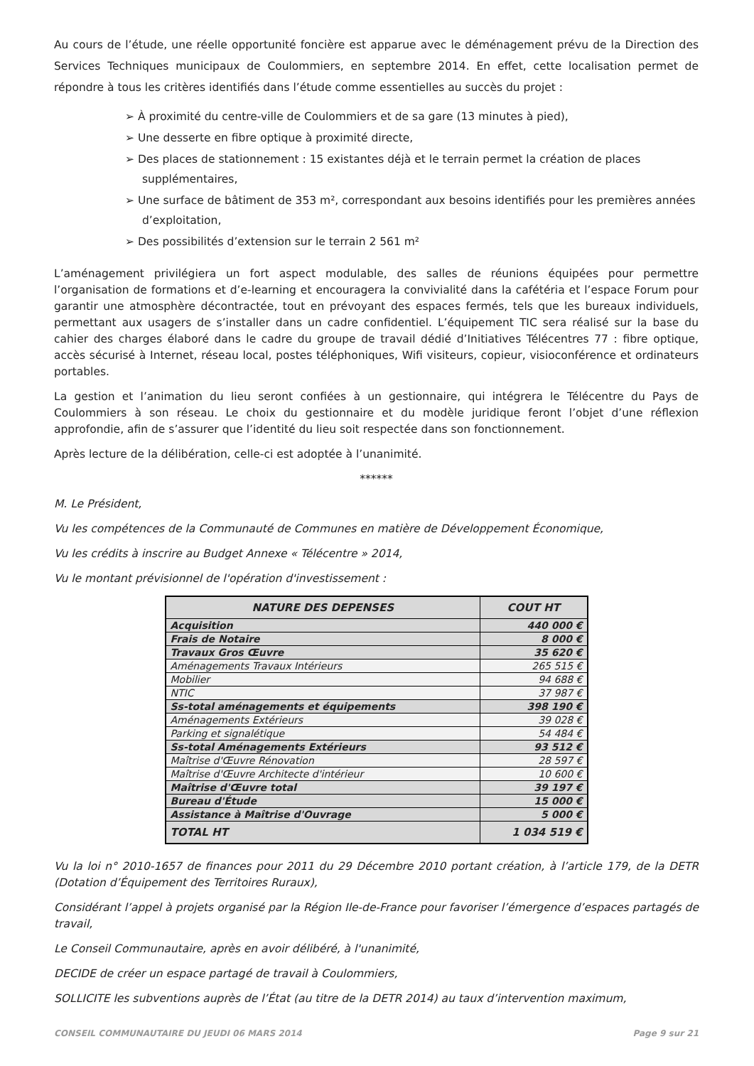Au cours de l’étude, une réelle opportunité foncière est apparue avec le déménagement prévu de la Direction des Services Techniques municipaux de Coulommiers, en septembre 2014. En effet, cette localisation permet de répondre à tous les critères identifiés dans l’étude comme essentielles au succès du projet :
➢ À proximité du centre-ville de Coulommiers et de sa gare (13 minutes à pied),
➢ Une desserte en fibre optique à proximité directe,
➢ Des places de stationnement : 15 existantes déjà et le terrain permet la création de places supplémentaires,
➢ Une surface de bâtiment de 353 m², correspondant aux besoins identifiés pour les premières années d’exploitation,
➢ Des possibilités d’extension sur le terrain 2 561 m²
L’aménagement privilégiera un fort aspect modulable, des salles de réunions équipées pour permettre l’organisation de formations et d’e-learning et encouragera la convivialité dans la cafétéria et l’espace Forum pour garantir une atmosphère décontractée, tout en prévoyant des espaces fermés, tels que les bureaux individuels, permettant aux usagers de s’installer dans un cadre confidentiel. L’équipement TIC sera réalisé sur la base du cahier des charges élaboré dans le cadre du groupe de travail dédié d’Initiatives Télécentres 77 : fibre optique, accès sécurisé à Internet, réseau local, postes téléphoniques, Wifi visiteurs, copieur, visioconférence et ordinateurs portables.
La gestion et l’animation du lieu seront confiées à un gestionnaire, qui intégrera le Télécentre du Pays de Coulommiers à son réseau. Le choix du gestionnaire et du modèle juridique feront l’objet d’une réflexion approfondie, afin de s’assurer que l’identité du lieu soit respectée dans son fonctionnement.
Après lecture de la délibération, celle-ci est adoptée à l’unanimité.
******
M. Le Président,
Vu les compétences de la Communauté de Communes en matière de Développement Économique,
Vu les crédits à inscrire au Budget Annexe « Télécentre » 2014,
Vu le montant prévisionnel de l'opération d'investissement :
| NATURE DES DEPENSES | COUT HT |
| --- | --- |
| Acquisition | 440 000 € |
| Frais de Notaire | 8 000 € |
| Travaux Gros Œuvre | 35 620 € |
| Aménagements Travaux Intérieurs | 265 515 € |
| Mobilier | 94 688 € |
| NTIC | 37 987 € |
| Ss-total aménagements et équipements | 398 190 € |
| Aménagements Extérieurs | 39 028 € |
| Parking et signalétique | 54 484 € |
| Ss-total Aménagements Extérieurs | 93 512 € |
| Maîtrise d'Œuvre Rénovation | 28 597 € |
| Maîtrise d'Œuvre Architecte d'intérieur | 10 600 € |
| Maîtrise d'Œuvre total | 39 197 € |
| Bureau d'Étude | 15 000 € |
| Assistance à Maîtrise d'Ouvrage | 5 000 € |
| TOTAL HT | 1 034 519 € |
Vu la loi n° 2010-1657 de finances pour 2011 du 29 Décembre 2010 portant création, à l’article 179, de la DETR (Dotation d’Équipement des Territoires Ruraux),
Considérant l’appel à projets organisé par la Région Ile-de-France pour favoriser l’émergence d’espaces partagés de travail,
Le Conseil Communautaire, après en avoir délibéré, à l'unanimité,
DECIDE de créer un espace partagé de travail à Coulommiers,
SOLLICITE les subventions auprès de l’État (au titre de la DETR 2014) au taux d’intervention maximum,
CONSEIL COMMUNAUTAIRE DU JEUDI 06 MARS 2014 Page 9 sur 21